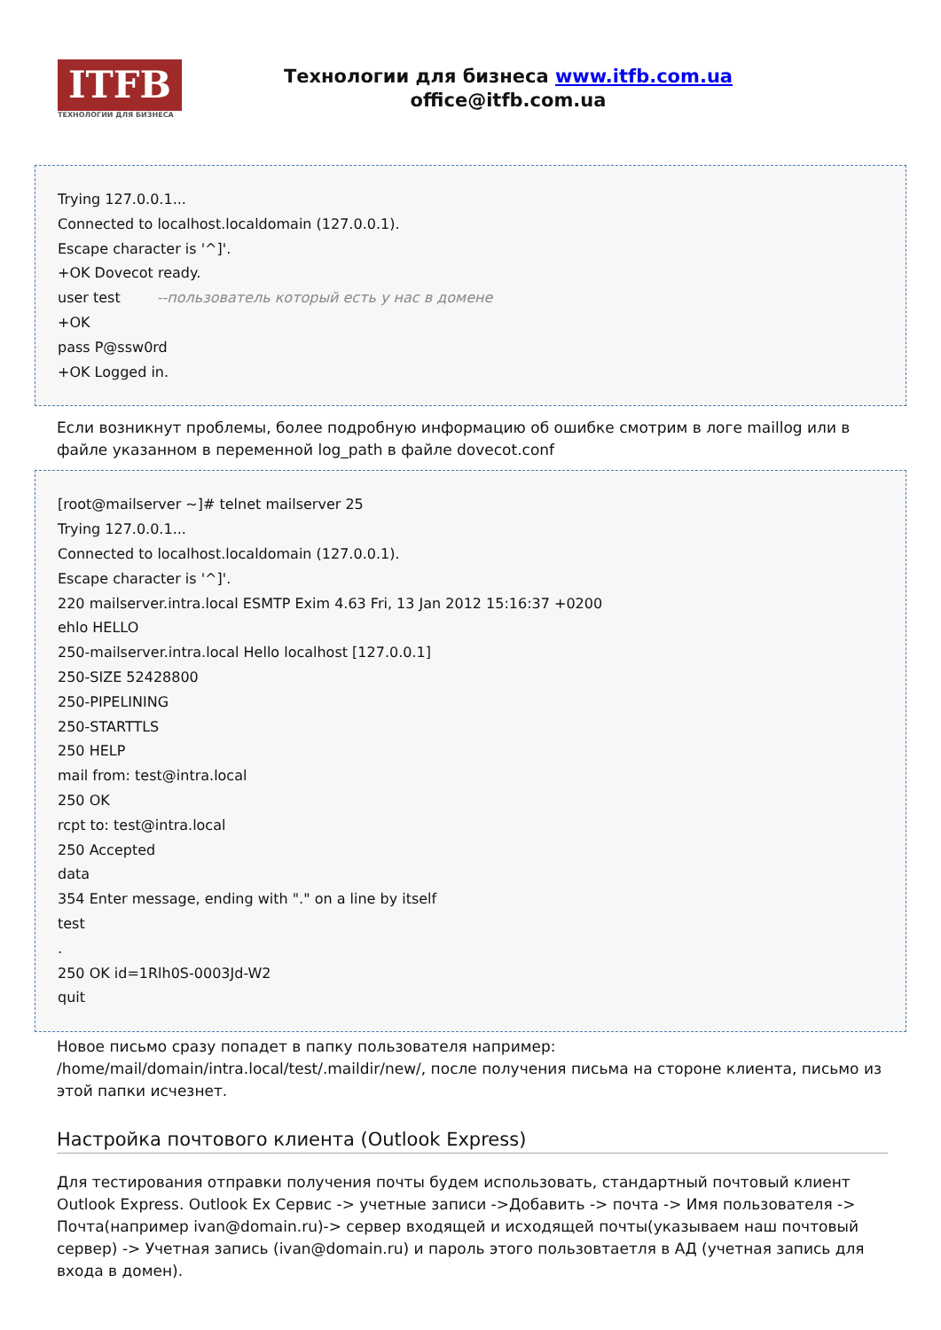ITFB
ТЕХНОЛОГИИ ДЛЯ БИЗНЕСА
Технологии для бизнеса www.itfb.com.ua
office@itfb.com.ua
Trying 127.0.0.1...
Connected to localhost.localdomain (127.0.0.1).
Escape character is '^]'.
+OK Dovecot ready.
user test --пользователь который есть у нас в домене
+OK
pass P@ssw0rd
+OK Logged in.
Если возникнут проблемы, более подробную информацию об ошибке смотрим в логе maillog или в файле указанном в переменной log_path в файле dovecot.conf
[root@mailserver ~]# telnet mailserver 25
Trying 127.0.0.1...
Connected to localhost.localdomain (127.0.0.1).
Escape character is '^]'.
220 mailserver.intra.local ESMTP Exim 4.63 Fri, 13 Jan 2012 15:16:37 +0200
ehlo HELLO
250-mailserver.intra.local Hello localhost [127.0.0.1]
250-SIZE 52428800
250-PIPELINING
250-STARTTLS
250 HELP
mail from: test@intra.local
250 OK
rcpt to: test@intra.local
250 Accepted
data
354 Enter message, ending with "." on a line by itself
test
.
250 OK id=1Rlh0S-0003Jd-W2
quit
Новое письмо сразу попадет в папку пользователя например: /home/mail/domain/intra.local/test/.maildir/new/, после получения письма на стороне клиента, письмо из этой папки исчезнет.
Настройка почтового клиента (Outlook Express)
Для тестирования отправки получения почты будем использовать, стандартный почтовый клиент Outlook Express. Outlook Ex Сервис -> учетные записи ->Добавить -> почта -> Имя пользователя -> Почта(например ivan@domain.ru)-> сервер входящей и исходящей почты(указываем наш почтовый сервер) -> Учетная запись (ivan@domain.ru) и пароль этого пользовтаетля в АД (учетная запись для входа в домен).